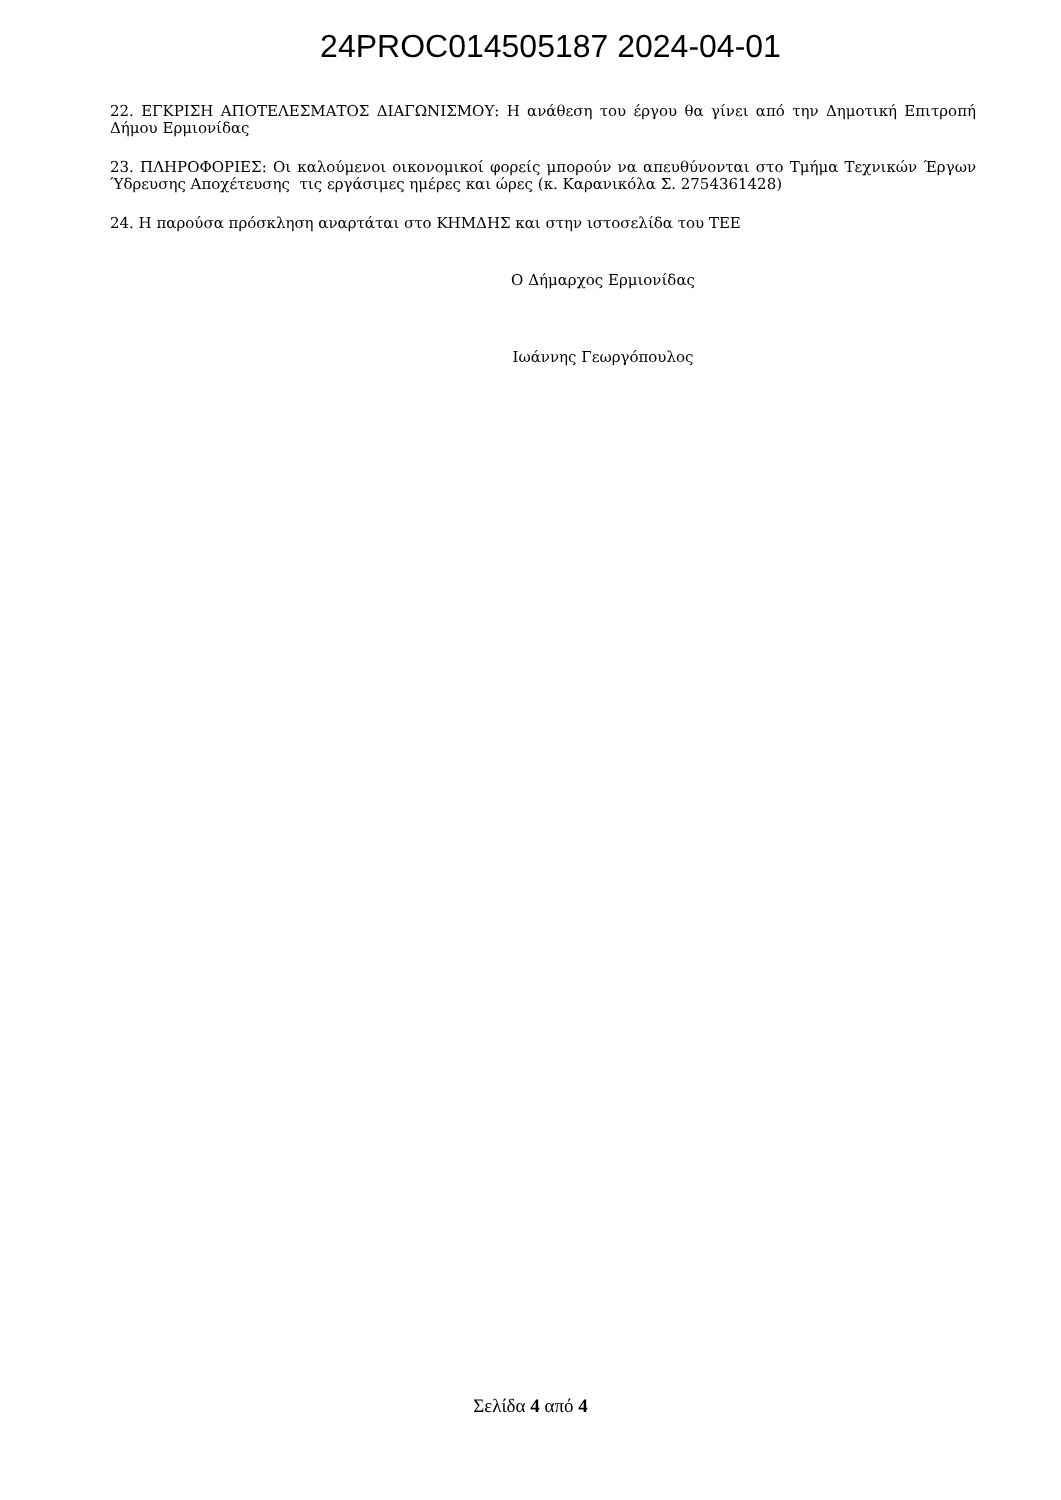24PROC014505187 2024-04-01
22. ΕΓΚΡΙΣΗ ΑΠΟΤΕΛΕΣΜΑΤΟΣ ΔΙΑΓΩΝΙΣΜΟΥ: Η ανάθεση του έργου θα γίνει από την Δημοτική Επιτροπή Δήμου Ερμιονίδας
23. ΠΛΗΡΟΦΟΡΙΕΣ: Οι καλούμενοι οικονομικοί φορείς μπορούν να απευθύνονται στο Τμήμα Τεχνικών Έργων Ύδρευσης Αποχέτευσης τις εργάσιμες ημέρες και ώρες (κ. Καρανικόλα Σ. 2754361428)
24. Η παρούσα πρόσκληση αναρτάται στο ΚΗΜΔΗΣ και στην ιστοσελίδα του ΤΕΕ
Ο Δήμαρχος Ερμιονίδας
Ιωάννης Γεωργόπουλος
Σελίδα 4 από 4